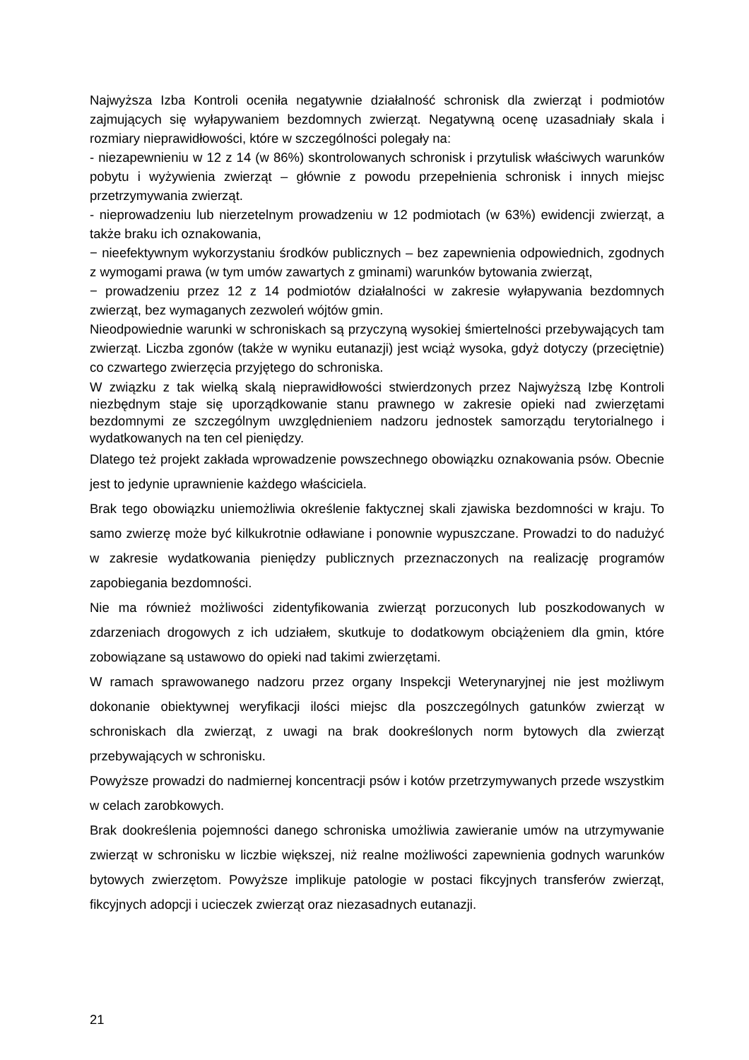Najwyższa Izba Kontroli oceniła negatywnie działalność schronisk dla zwierząt i podmiotów zajmujących się wyłapywaniem bezdomnych zwierząt. Negatywną ocenę uzasadniały skala i rozmiary nieprawidłowości, które w szczególności polegały na:
- niezapewnieniu w 12 z 14 (w 86%) skontrolowanych schronisk i przytulisk właściwych warunków pobytu i wyżywienia zwierząt – głównie z powodu przepełnienia schronisk i innych miejsc przetrzymywania zwierząt.
- nieprowadzeniu lub nierzetelnym prowadzeniu w 12 podmiotach (w 63%) ewidencji zwierząt, a także braku ich oznakowania,
− nieefektywnym wykorzystaniu środków publicznych – bez zapewnienia odpowiednich, zgodnych z wymogami prawa (w tym umów zawartych z gminami) warunków bytowania zwierząt,
− prowadzeniu przez 12 z 14 podmiotów działalności w zakresie wyłapywania bezdomnych zwierząt, bez wymaganych zezwoleń wójtów gmin.
Nieodpowiednie warunki w schroniskach są przyczyną wysokiej śmiertelności przebywających tam zwierząt. Liczba zgonów (także w wyniku eutanazji) jest wciąż wysoka, gdyż dotyczy (przeciętnie) co czwartego zwierzęcia przyjętego do schroniska.
W związku z tak wielką skalą nieprawidłowości stwierdzonych przez Najwyższą Izbę Kontroli niezbędnym staje się uporządkowanie stanu prawnego w zakresie opieki nad zwierzętami bezdomnymi ze szczególnym uwzględnieniem nadzoru jednostek samorządu terytorialnego i wydatkowanych na ten cel pieniędzy.
Dlatego też projekt zakłada wprowadzenie powszechnego obowiązku oznakowania psów. Obecnie jest to jedynie uprawnienie każdego właściciela.
Brak tego obowiązku uniemożliwia określenie faktycznej skali zjawiska bezdomności w kraju. To samo zwierzę może być kilkukrotnie odławiane i ponownie wypuszczane. Prowadzi to do nadużyć w zakresie wydatkowania pieniędzy publicznych przeznaczonych na realizację programów zapobiegania bezdomności.
Nie ma również możliwości zidentyfikowania zwierząt porzuconych lub poszkodowanych w zdarzeniach drogowych z ich udziałem, skutkuje to dodatkowym obciążeniem dla gmin, które zobowiązane są ustawowo do opieki nad takimi zwierzętami.
W ramach sprawowanego nadzoru przez organy Inspekcji Weterynaryjnej nie jest możliwym dokonanie obiektywnej weryfikacji ilości miejsc dla poszczególnych gatunków zwierząt w schroniskach dla zwierząt, z uwagi na brak dookreślonych norm bytowych dla zwierząt przebywających w schronisku.
Powyższe prowadzi do nadmiernej koncentracji psów i kotów przetrzymywanych przede wszystkim w celach zarobkowych.
Brak dookreślenia pojemności danego schroniska umożliwia zawieranie umów na utrzymywanie zwierząt w schronisku w liczbie większej, niż realne możliwości zapewnienia godnych warunków bytowych zwierzętom. Powyższe implikuje patologie w postaci fikcyjnych transferów zwierząt, fikcyjnych adopcji i ucieczek zwierząt oraz niezasadnych eutanazji.
21